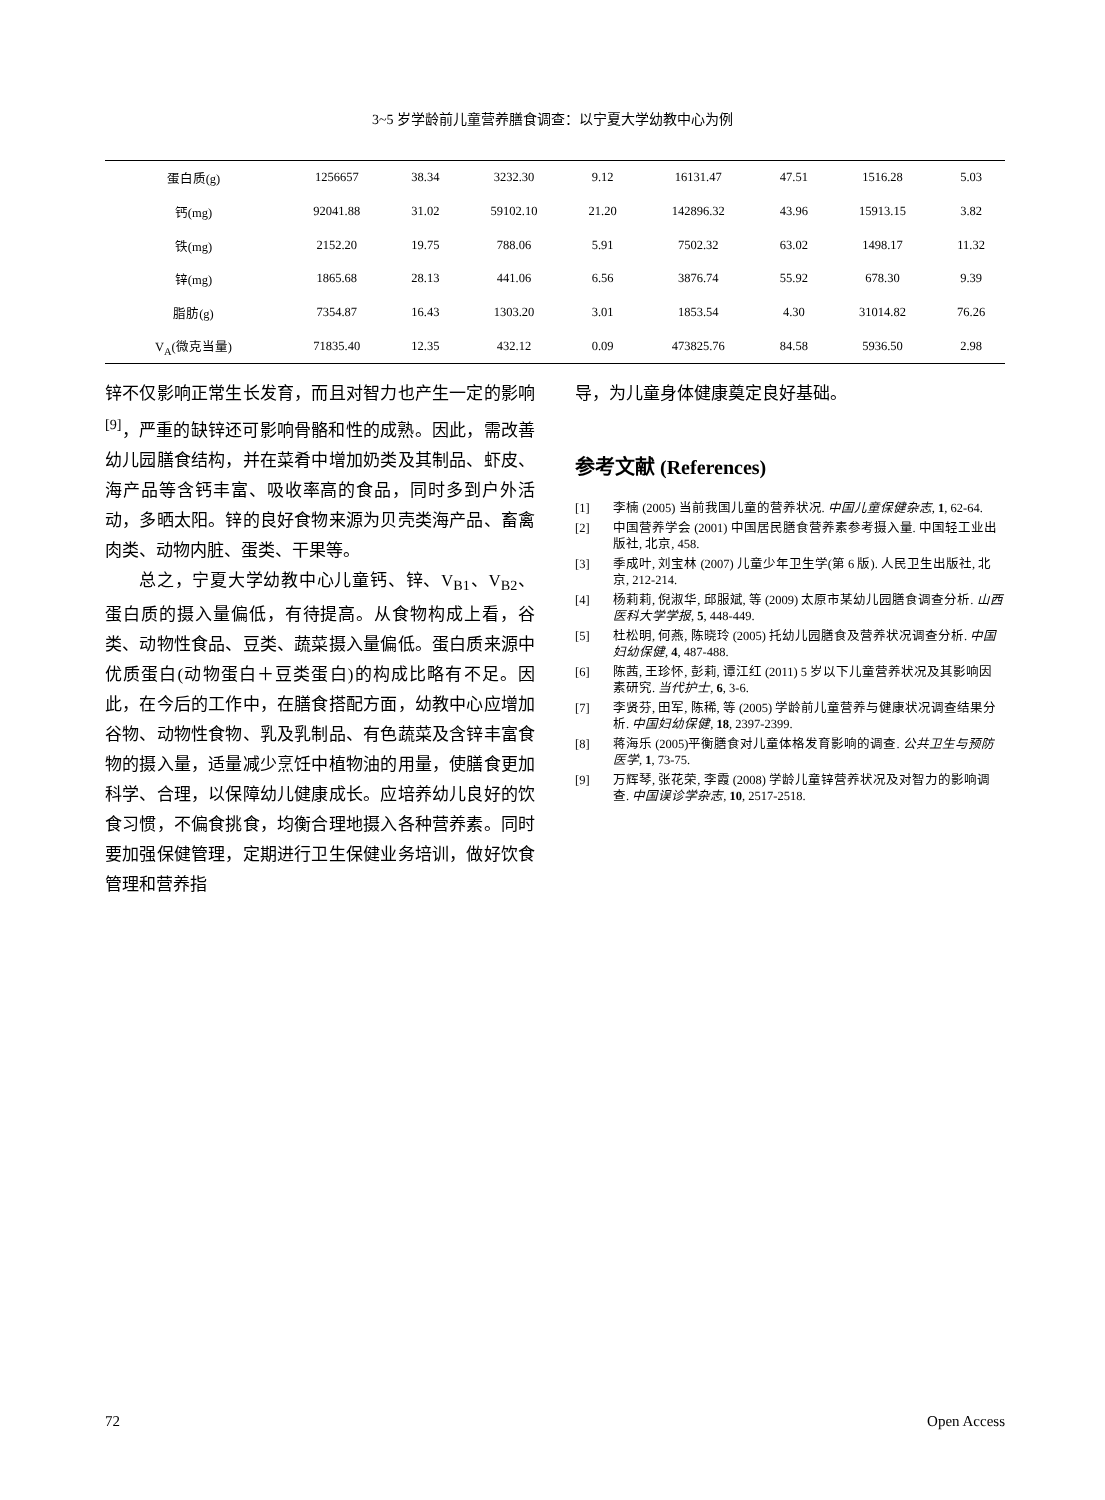3~5 岁学龄前儿童营养膳食调查：以宁夏大学幼教中心为例
| 蛋白质(g) | 1256657 | 38.34 | 3232.30 | 9.12 | 16131.47 | 47.51 | 1516.28 | 5.03 |
| 钙(mg) | 92041.88 | 31.02 | 59102.10 | 21.20 | 142896.32 | 43.96 | 15913.15 | 3.82 |
| 铁(mg) | 2152.20 | 19.75 | 788.06 | 5.91 | 7502.32 | 63.02 | 1498.17 | 11.32 |
| 锌(mg) | 1865.68 | 28.13 | 441.06 | 6.56 | 3876.74 | 55.92 | 678.30 | 9.39 |
| 脂肪(g) | 7354.87 | 16.43 | 1303.20 | 3.01 | 1853.54 | 4.30 | 31014.82 | 76.26 |
| V<sub>A</sub>(微克当量) | 71835.40 | 12.35 | 432.12 | 0.09 | 473825.76 | 84.58 | 5936.50 | 2.98 |
锌不仅影响正常生长发育，而且对智力也产生一定的影响<sup>[9]</sup>，严重的缺锌还可影响骨骼和性的成熟。因此，需改善幼儿园膳食结构，并在菜肴中增加奶类及其制品、虾皮、海产品等含钙丰富、吸收率高的食品，同时多到户外活动，多晒太阳。锌的良好食物来源为贝壳类海产品、畜禽肉类、动物内脏、蛋类、干果等。
总之，宁夏大学幼教中心儿童钙、锌、V<sub>B1</sub>、V<sub>B2</sub>、蛋白质的摄入量偏低，有待提高。从食物构成上看，谷类、动物性食品、豆类、蔬菜摄入量偏低。蛋白质来源中优质蛋白(动物蛋白＋豆类蛋白)的构成比略有不足。因此，在今后的工作中，在膳食搭配方面，幼教中心应增加谷物、动物性食物、乳及乳制品、有色蔬菜及含锌丰富食物的摄入量，适量减少烹饪中植物油的用量，使膳食更加科学、合理，以保障幼儿健康成长。应培养幼儿良好的饮食习惯，不偏食挑食，均衡合理地摄入各种营养素。同时要加强保健管理，定期进行卫生保健业务培训，做好饮食管理和营养指
导，为儿童身体健康奠定良好基础。
参考文献 (References)
[1] 李楠 (2005) 当前我国儿童的营养状况. 中国儿童保健杂志, 1, 62-64.
[2] 中国营养学会 (2001) 中国居民膳食营养素参考摄入量. 中国轻工业出版社, 北京, 458.
[3] 季成叶, 刘宝林 (2007) 儿童少年卫生学(第 6 版). 人民卫生出版社, 北京, 212-214.
[4] 杨莉莉, 倪淑华, 邱服斌, 等 (2009) 太原市某幼儿园膳食调查分析. 山西医科大学学报, 5, 448-449.
[5] 杜松明, 何燕, 陈晓玲 (2005) 托幼儿园膳食及营养状况调查分析. 中国妇幼保健, 4, 487-488.
[6] 陈茜, 王珍怀, 彭莉, 谭江红 (2011) 5 岁以下儿童营养状况及其影响因素研究. 当代护士, 6, 3-6.
[7] 李贤芬, 田军, 陈稀, 等 (2005) 学龄前儿童营养与健康状况调查结果分析. 中国妇幼保健, 18, 2397-2399.
[8] 蒋海乐 (2005)平衡膳食对儿童体格发育影响的调查. 公共卫生与预防医学, 1, 73-75.
[9] 万辉琴, 张花荣, 李霞 (2008) 学龄儿童锌营养状况及对智力的影响调查. 中国误诊学杂志, 10, 2517-2518.
72 Open Access